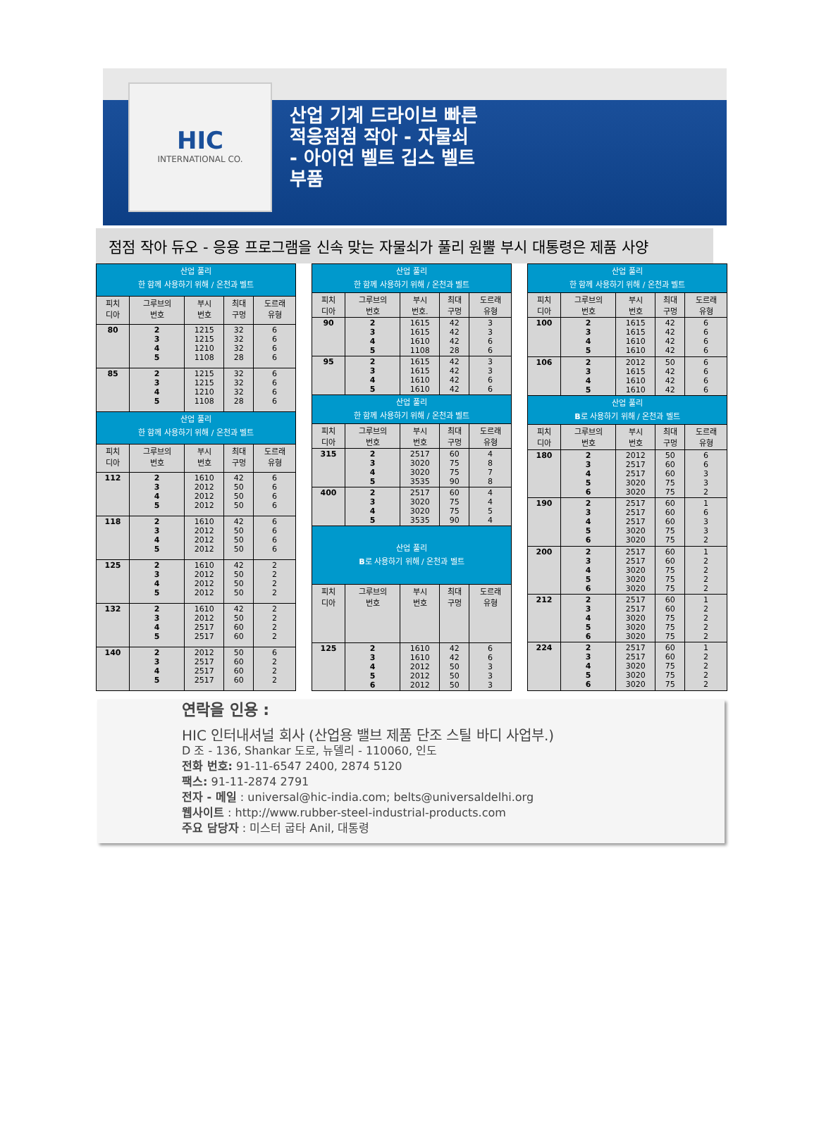HIC
INTERNATIONAL CO.
산업 기계 드라이브 빠른
적응점점 작아 - 자물쇠
- 아이언 벨트 깁스 벨트
부품
점점 작아 듀오 - 응용 프로그램을 신속 맞는 자물쇠가 풀리 원뿔 부시 대통령은 제품 사양
| 산업 풀리 한 함께 사용하기 위해 / 온천과 벨트 | | | | |
| --- | --- | --- | --- | --- |
| 피치 디아 | 그루브의 번호 | 부시 번호 | 최대 구멍 | 도르래 유형 |
| 80 | 2 3 4 5 | 1215 1215 1210 1108 | 32 32 32 28 | 6 6 6 6 |
| 85 | 2 3 4 5 | 1215 1215 1210 1108 | 32 32 32 28 | 6 6 6 6 |
| 산업 풀리 한 함께 사용하기 위해 / 온천과 벨트 | | | | |
| 피치 디아 | 그루브의 번호 | 부시 번호 | 최대 구멍 | 도르래 유형 |
| 112 | 2 3 4 5 | 1610 2012 2012 2012 | 42 50 50 50 | 6 6 6 6 |
| 118 | 2 3 4 5 | 1610 2012 2012 2012 | 42 50 50 50 | 6 6 6 6 |
| 125 | 2 3 4 5 | 1610 2012 2012 2012 | 42 50 50 50 | 2 2 2 2 |
| 132 | 2 3 4 5 | 1610 2012 2517 2517 | 42 50 60 60 | 2 2 2 2 |
| 140 | 2 3 4 5 | 2012 2517 2517 2517 | 50 60 60 60 | 6 2 2 2 |
| 산업 풀리 한 함께 사용하기 위해 / 온천과 벨트 | | | | |
| --- | --- | --- | --- | --- |
| 피치 디아 | 그루브의 번호 | 부시 번호. | 최대 구멍 | 도르래 유형 |
| 90 | 2 3 4 5 | 1615 1615 1610 1108 | 42 42 42 28 | 3 3 6 6 |
| 95 | 2 3 4 5 | 1615 1615 1610 1610 | 42 42 42 42 | 3 3 6 6 |
| 산업 풀리 한 함께 사용하기 위해 / 온천과 벨트 | | | | |
| 피치 디아 | 그루브의 번호 | 부시 번호 | 최대 구멍 | 도르래 유형 |
| 315 | 2 3 4 5 | 2517 3020 3020 3535 | 60 75 75 90 | 4 8 7 8 |
| 400 | 2 3 4 5 | 2517 3020 3020 3535 | 60 75 75 90 | 4 4 5 4 |
| 산업 풀리 B 로 사용하기 위해 / 온천과 벨트 | | | | |
| 피치 디아 | 그루브의 번호 | 부시 번호 | 최대 구멍 | 도르래 유형 |
| 125 | 2 3 4 5 6 | 1610 1610 2012 2012 2012 | 42 42 50 50 50 | 6 6 3 3 3 |
| 산업 풀리 한 함께 사용하기 위해 / 온천과 벨트 | | | | |
| --- | --- | --- | --- | --- |
| 피치 디아 | 그루브의 번호 | 부시 번호 | 최대 구멍 | 도르래 유형 |
| 100 | 2 3 4 5 | 1615 1615 1610 1610 | 42 42 42 42 | 6 6 6 6 |
| 106 | 2 3 4 5 | 2012 1615 1610 1610 | 50 42 42 42 | 6 6 6 6 |
| 산업 풀리 B 로 사용하기 위해 / 온천과 벨트 | | | | |
| 피치 디아 | 그루브의 번호 | 부시 번호 | 최대 구멍 | 도르래 유형 |
| 180 | 2 3 4 5 6 | 2012 2517 2517 3020 3020 | 50 60 60 75 75 | 6 6 3 3 2 |
| 190 | 2 3 4 5 6 | 2517 2517 2517 3020 3020 | 60 60 60 75 75 | 1 6 3 3 2 |
| 200 | 2 3 4 5 6 | 2517 2517 3020 3020 3020 | 60 60 75 75 75 | 1 2 2 2 2 |
| 212 | 2 3 4 5 6 | 2517 2517 3020 3020 3020 | 60 60 75 75 75 | 1 2 2 2 2 |
| 224 | 2 3 4 5 6 | 2517 2517 3020 3020 3020 | 60 60 75 75 75 | 1 2 2 2 2 |
연락을 인용 :
HIC 인터내셔널 회사 (산업용 밸브 제품 단조 스틸 바디 사업부.)
D 조 - 136, Shankar 도로, 뉴델리 - 110060, 인도
전화 번호: 91-11-6547 2400, 2874 5120
팩스: 91-11-2874 2791
전자 - 메일 : universal@hic-india.com; belts@universaldelhi.org
웹사이트 : http://www.rubber-steel-industrial-products.com
주요 담당자 : 미스터 굽타 Anil, 대통령